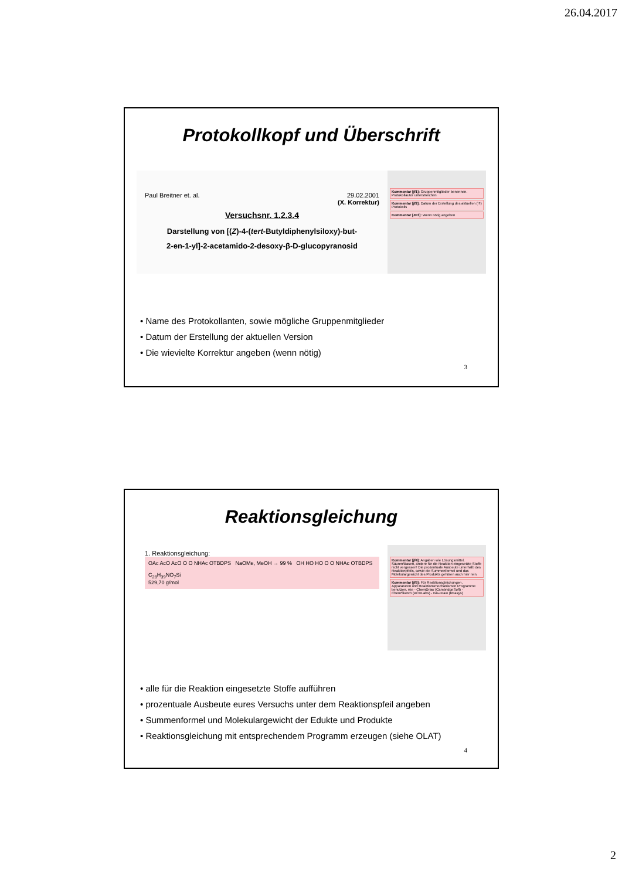26.04.2017
Protokollkopf und Überschrift
Paul Breitner et. al. 29.02.2001
(X. Korrektur)
Versuchsnr. 1.2.3.4
Darstellung von [(Z)-4-(tert-Butyldiphenylsiloxy)-but-
2-en-1-yl]-2-acetamido-2-desoxy-β-D-glucopyranosid
Kommentar [jf1]: Gruppenmitglieder benennen. Protokollautor unterstreichen
Kommentar [jf2]: Datum der Erstellung des aktuellen (!!!) Protokolls
Kommentar [JF3]: Wenn nötig angeben
• Name des Protokollanten, sowie mögliche Gruppenmitglieder
• Datum der Erstellung der aktuellen Version
• Die wievielte Korrektur angeben (wenn nötig)
3
Reaktionsgleichung
1. Reaktionsgleichung:
OAc AcO AcO O O NHAc OTBDPS NaOMe, MeOH → 99 % OH HO HO O O NHAc OTBDPS
C<sub>28</sub>H<sub>39</sub>NO<sub>7</sub>Si
529,70 g/mol
Kommentar [jf4]: Angaben wie Lösungsmittel, Säuren/Basen, andere für die Reaktion eingesetzte Stoffe nicht vergessen! Die prozentuale Ausbeute unterhalb des Reaktionpfeils, sowie die Summenformel und das Molekulargewicht des Produkts gehören auch hier rein.
Kommentar [jf5]: Für Reaktionsgleichungen, Apparaturen und Reaktionsmechanismen Programme benutzen, wie - ChemDraw (CambridgeSoft) - ChemSketch (ACDLabs) - Isis-Draw (Reaxys)
• alle für die Reaktion eingesetzte Stoffe aufführen
• prozentuale Ausbeute eures Versuchs unter dem Reaktionspfeil angeben
• Summenformel und Molekulargewicht der Edukte und Produkte
• Reaktionsgleichung mit entsprechendem Programm erzeugen (siehe OLAT)
4
2